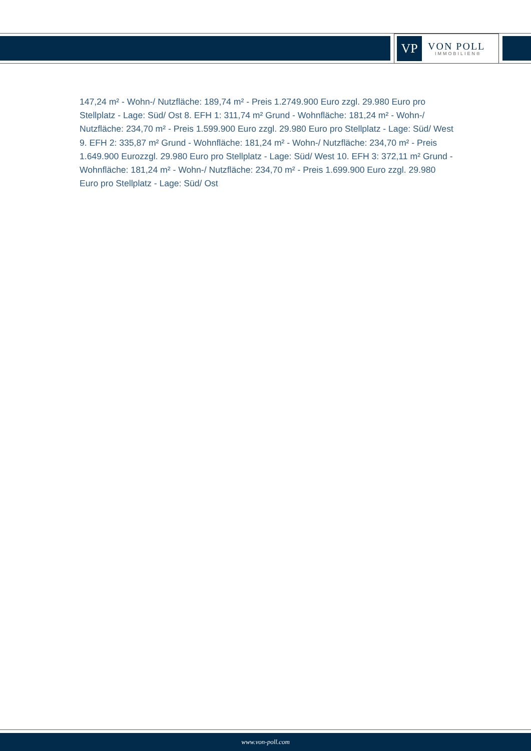VP
VON POLL
IMMOBILIEN®
147,24 m² - Wohn-/ Nutzfläche: 189,74 m² - Preis 1.2749.900 Euro zzgl. 29.980 Euro pro Stellplatz - Lage: Süd/ Ost 8. EFH 1: 311,74 m² Grund - Wohnfläche: 181,24 m² - Wohn-/ Nutzfläche: 234,70 m² - Preis 1.599.900 Euro zzgl. 29.980 Euro pro Stellplatz - Lage: Süd/ West 9. EFH 2: 335,87 m² Grund - Wohnfläche: 181,24 m² - Wohn-/ Nutzfläche: 234,70 m² - Preis 1.649.900 Eurozzgl. 29.980 Euro pro Stellplatz - Lage: Süd/ West 10. EFH 3: 372,11 m² Grund - Wohnfläche: 181,24 m² - Wohn-/ Nutzfläche: 234,70 m² - Preis 1.699.900 Euro zzgl. 29.980 Euro pro Stellplatz - Lage: Süd/ Ost
www.von-poll.com